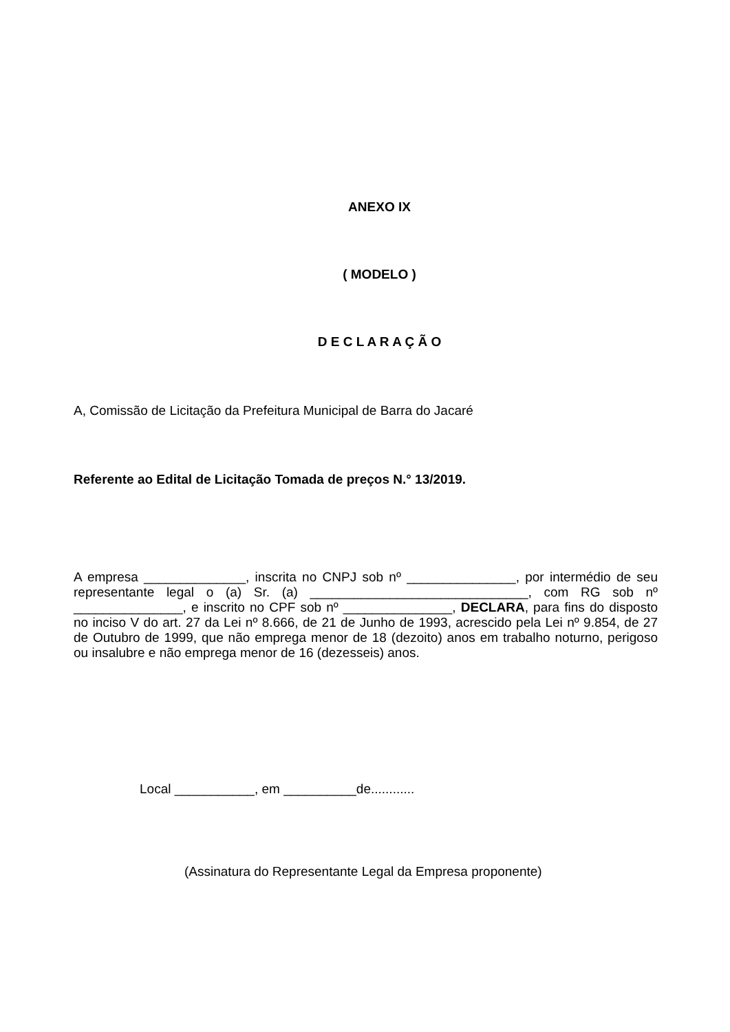ANEXO IX
( MODELO )
D E C L A R A Ç Ã O
A, Comissão de Licitação da Prefeitura Municipal de Barra do Jacaré
Referente ao Edital de Licitação Tomada de preços N.° 13/2019.
A empresa ______________, inscrita no CNPJ sob nº _______________, por intermédio de seu representante legal o (a) Sr. (a) ______________________________, com RG sob nº _______________, e inscrito no CPF sob nº _______________, DECLARA, para fins do disposto no inciso V do art. 27 da Lei nº 8.666, de 21 de Junho de 1993, acrescido pela Lei nº 9.854, de 27 de Outubro de 1999, que não emprega menor de 18 (dezoito) anos em trabalho noturno, perigoso ou insalubre e não emprega menor de 16 (dezesseis) anos.
Local ___________, em __________de............
(Assinatura do Representante Legal da Empresa proponente)